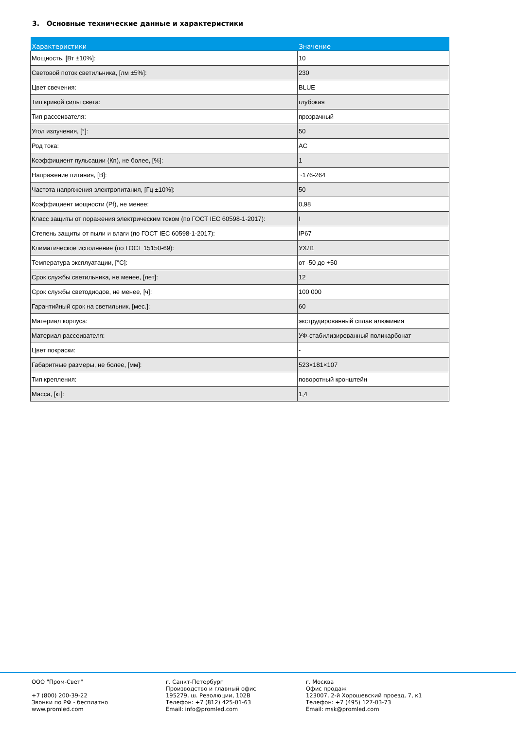3. Основные технические данные и характеристики
| Характеристики | Значение |
| --- | --- |
| Мощность, [Вт ±10%]: | 10 |
| Световой поток светильника, [лм ±5%]: | 230 |
| Цвет свечения: | BLUE |
| Тип кривой силы света: | глубокая |
| Тип рассеивателя: | прозрачный |
| Угол излучения, [°]: | 50 |
| Род тока: | AC |
| Коэффициент пульсации (Кп), не более, [%]: | 1 |
| Напряжение питания, [В]: | ~176-264 |
| Частота напряжения электропитания, [Гц ±10%]: | 50 |
| Коэффициент мощности (Pf), не менее: | 0,98 |
| Класс защиты от поражения электрическим током (по ГОСТ IEC 60598-1-2017): | I |
| Степень защиты от пыли и влаги (по ГОСТ IEC 60598-1-2017): | IP67 |
| Климатическое исполнение (по ГОСТ 15150-69): | УХЛ1 |
| Температура эксплуатации, [°С]: | от -50 до +50 |
| Срок службы светильника, не менее, [лет]: | 12 |
| Срок службы светодиодов, не менее, [ч]: | 100 000 |
| Гарантийный срок на светильник, [мес.]: | 60 |
| Материал корпуса: | экструдированный сплав алюминия |
| Материал рассеивателя: | УФ-стабилизированный поликарбонат |
| Цвет покраски: | - |
| Габаритные размеры, не более, [мм]: | 523×181×107 |
| Тип крепления: | поворотный кронштейн |
| Масса, [кг]: | 1,4 |
ООО "Пром-Свет" +7 (800) 200-39-22 Звонки по РФ - бесплатно www.promled.com
г. Санкт-Петербург Производство и главный офис 195279, ш. Революции, 102В Телефон: +7 (812) 425-01-63 Email: info@promled.com
г. Москва Офис продаж 123007, 2-й Хорошевский проезд, 7, к1 Телефон: +7 (495) 127-03-73 Email: msk@promled.com